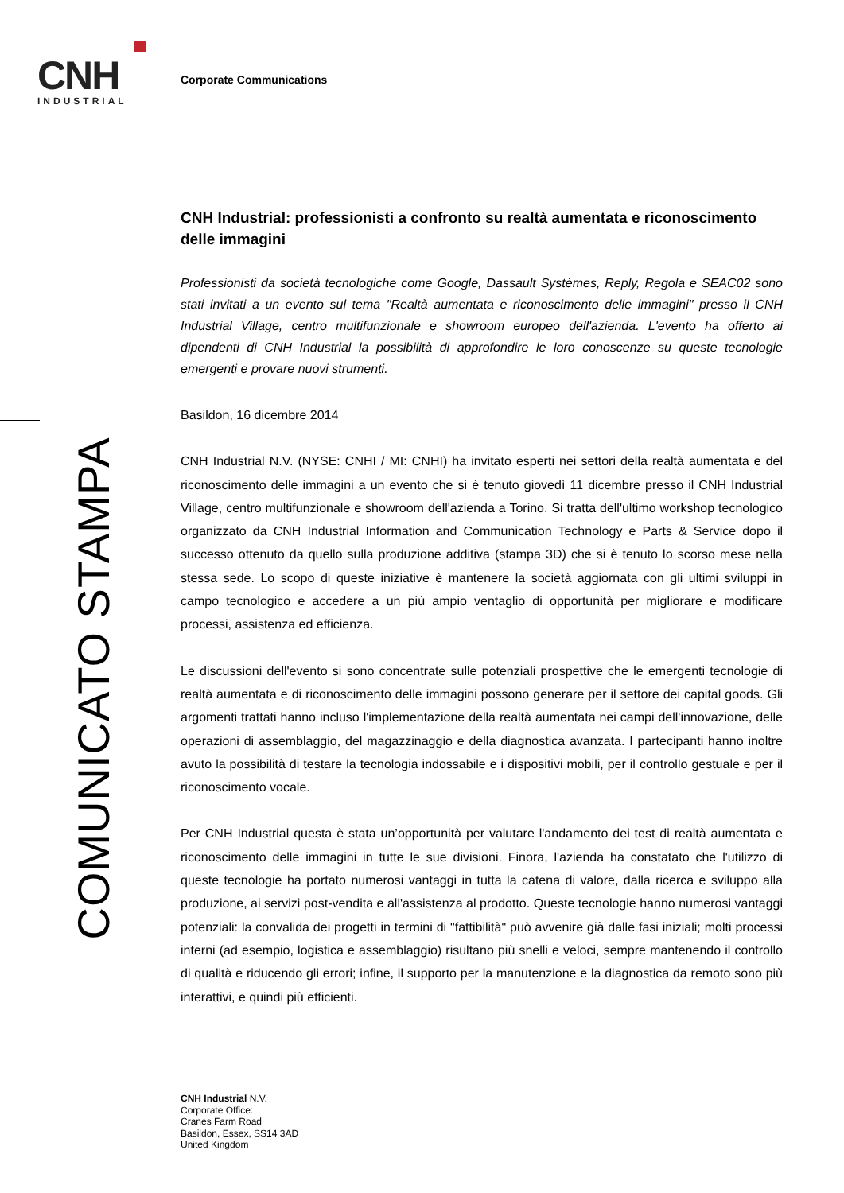CNH
INDUSTRIAL
COMUNICATO STAMPA
Corporate Communications
CNH Industrial: professionisti a confronto su realtà aumentata e riconoscimento delle immagini
Professionisti da società tecnologiche come Google, Dassault Systèmes, Reply, Regola e SEAC02 sono stati invitati a un evento sul tema "Realtà aumentata e riconoscimento delle immagini" presso il CNH Industrial Village, centro multifunzionale e showroom europeo dell'azienda. L'evento ha offerto ai dipendenti di CNH Industrial la possibilità di approfondire le loro conoscenze su queste tecnologie emergenti e provare nuovi strumenti.
Basildon, 16 dicembre 2014
CNH Industrial N.V. (NYSE: CNHI / MI: CNHI) ha invitato esperti nei settori della realtà aumentata e del riconoscimento delle immagini a un evento che si è tenuto giovedì 11 dicembre presso il CNH Industrial Village, centro multifunzionale e showroom dell'azienda a Torino. Si tratta dell'ultimo workshop tecnologico organizzato da CNH Industrial Information and Communication Technology e Parts & Service dopo il successo ottenuto da quello sulla produzione additiva (stampa 3D) che si è tenuto lo scorso mese nella stessa sede. Lo scopo di queste iniziative è mantenere la società aggiornata con gli ultimi sviluppi in campo tecnologico e accedere a un più ampio ventaglio di opportunità per migliorare e modificare processi, assistenza ed efficienza.
Le discussioni dell'evento si sono concentrate sulle potenziali prospettive che le emergenti tecnologie di realtà aumentata e di riconoscimento delle immagini possono generare per il settore dei capital goods. Gli argomenti trattati hanno incluso l'implementazione della realtà aumentata nei campi dell'innovazione, delle operazioni di assemblaggio, del magazzinaggio e della diagnostica avanzata. I partecipanti hanno inoltre avuto la possibilità di testare la tecnologia indossabile e i dispositivi mobili, per il controllo gestuale e per il riconoscimento vocale.
Per CNH Industrial questa è stata un’opportunità per valutare l'andamento dei test di realtà aumentata e riconoscimento delle immagini in tutte le sue divisioni. Finora, l'azienda ha constatato che l'utilizzo di queste tecnologie ha portato numerosi vantaggi in tutta la catena di valore, dalla ricerca e sviluppo alla produzione, ai servizi post-vendita e all'assistenza al prodotto. Queste tecnologie hanno numerosi vantaggi potenziali: la convalida dei progetti in termini di "fattibilità" può avvenire già dalle fasi iniziali; molti processi interni (ad esempio, logistica e assemblaggio) risultano più snelli e veloci, sempre mantenendo il controllo di qualità e riducendo gli errori; infine, il supporto per la manutenzione e la diagnostica da remoto sono più interattivi, e quindi più efficienti.
CNH Industrial N.V.
Corporate Office:
Cranes Farm Road
Basildon, Essex, SS14 3AD
United Kingdom